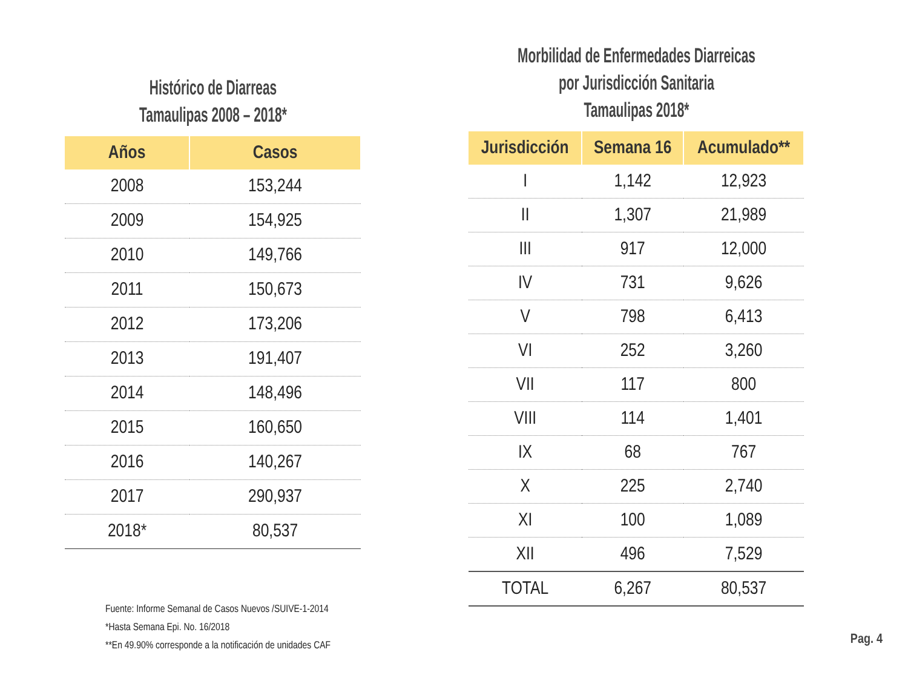Histórico de Diarreas
Tamaulipas 2008 – 2018*
| Años | Casos |
| --- | --- |
| 2008 | 153,244 |
| 2009 | 154,925 |
| 2010 | 149,766 |
| 2011 | 150,673 |
| 2012 | 173,206 |
| 2013 | 191,407 |
| 2014 | 148,496 |
| 2015 | 160,650 |
| 2016 | 140,267 |
| 2017 | 290,937 |
| 2018* | 80,537 |
Morbilidad de Enfermedades Diarreicas
por Jurisdicción Sanitaria
Tamaulipas 2018*
| Jurisdicción | Semana 16 | Acumulado** |
| --- | --- | --- |
| I | 1,142 | 12,923 |
| II | 1,307 | 21,989 |
| III | 917 | 12,000 |
| IV | 731 | 9,626 |
| V | 798 | 6,413 |
| VI | 252 | 3,260 |
| VII | 117 | 800 |
| VIII | 114 | 1,401 |
| IX | 68 | 767 |
| X | 225 | 2,740 |
| XI | 100 | 1,089 |
| XII | 496 | 7,529 |
| TOTAL | 6,267 | 80,537 |
Fuente: Informe Semanal de Casos Nuevos /SUIVE-1-2014
*Hasta Semana Epi. No. 16/2018
**En 49.90% corresponde a la notificación de unidades CAF
Pag. 4